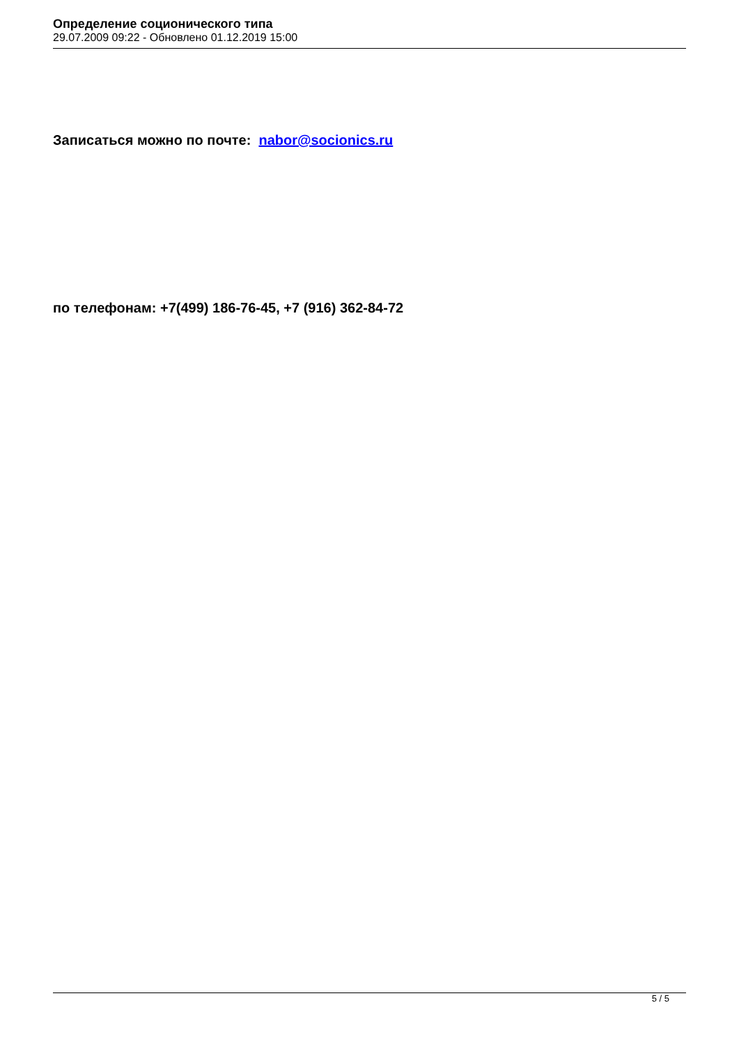Определение соционического типа
29.07.2009 09:22 - Обновлено 01.12.2019 15:00
Записаться можно по почте: nabor@socionics.ru
по телефонам: +7(499) 186-76-45, +7 (916) 362-84-72
5 / 5